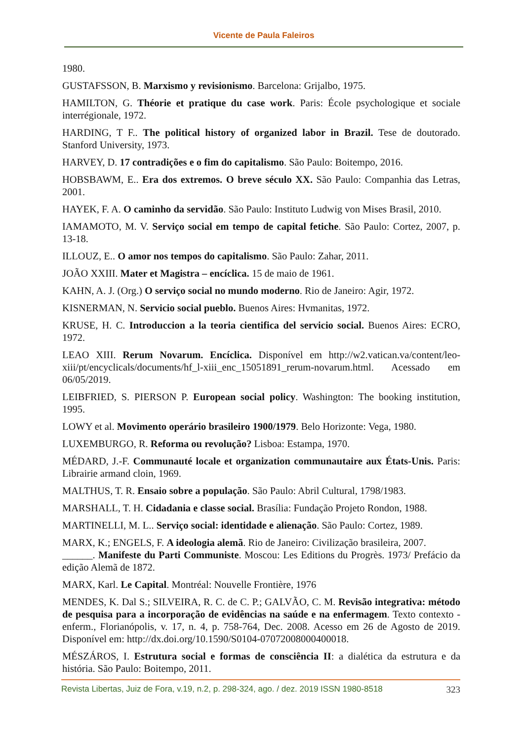Vicente de Paula Faleiros
1980.
GUSTAFSSON, B. Marxismo y revisionismo. Barcelona: Grijalbo, 1975.
HAMILTON, G. Théorie et pratique du case work. Paris: École psychologique et sociale interrégionale, 1972.
HARDING, T F.. The political history of organized labor in Brazil. Tese de doutorado. Stanford University, 1973.
HARVEY, D. 17 contradições e o fim do capitalismo. São Paulo: Boitempo, 2016.
HOBSBAWM, E.. Era dos extremos. O breve século XX. São Paulo: Companhia das Letras, 2001.
HAYEK, F. A. O caminho da servidão. São Paulo: Instituto Ludwig von Mises Brasil, 2010.
IAMAMOTO, M. V. Serviço social em tempo de capital fetiche. São Paulo: Cortez, 2007, p. 13-18.
ILLOUZ, E.. O amor nos tempos do capitalismo. São Paulo: Zahar, 2011.
JOÃO XXIII. Mater et Magistra – encíclica. 15 de maio de 1961.
KAHN, A. J. (Org.) O serviço social no mundo moderno. Rio de Janeiro: Agir, 1972.
KISNERMAN, N. Servicio social pueblo. Buenos Aires: Hvmanitas, 1972.
KRUSE, H. C. Introduccion a la teoria cientifica del servicio social. Buenos Aires: ECRO, 1972.
LEAO XIII. Rerum Novarum. Encíclica. Disponível em http://w2.vatican.va/content/leo-xiii/pt/encyclicals/documents/hf_l-xiii_enc_15051891_rerum-novarum.html. Acessado em 06/05/2019.
LEIBFRIED, S. PIERSON P. European social policy. Washington: The booking institution, 1995.
LOWY et al. Movimento operário brasileiro 1900/1979. Belo Horizonte: Vega, 1980.
LUXEMBURGO, R. Reforma ou revolução? Lisboa: Estampa, 1970.
MÉDARD, J.-F. Communauté locale et organization communautaire aux États-Unis. Paris: Librairie armand cloin, 1969.
MALTHUS, T. R. Ensaio sobre a população. São Paulo: Abril Cultural, 1798/1983.
MARSHALL, T. H. Cidadania e classe social. Brasília: Fundação Projeto Rondon, 1988.
MARTINELLI, M. L.. Serviço social: identidade e alienação. São Paulo: Cortez, 1989.
MARX, K.; ENGELS, F. A ideologia alemã. Rio de Janeiro: Civilização brasileira, 2007.
______. Manifeste du Parti Communiste. Moscou: Les Editions du Progrès. 1973/ Prefácio da edição Alemã de 1872.
MARX, Karl. Le Capital. Montréal: Nouvelle Frontière, 1976
MENDES, K. Dal S.; SILVEIRA, R. C. de C. P.; GALVÃO, C. M. Revisão integrativa: método de pesquisa para a incorporação de evidências na saúde e na enfermagem. Texto contexto - enferm., Florianópolis, v. 17, n. 4, p. 758-764, Dec. 2008. Acesso em 26 de Agosto de 2019. Disponível em: http://dx.doi.org/10.1590/S0104-07072008000400018.
MÉSZÁROS, I. Estrutura social e formas de consciência II: a dialética da estrutura e da história. São Paulo: Boitempo, 2011.
Revista Libertas, Juiz de Fora, v.19, n.2, p. 298-324, ago. / dez. 2019 ISSN 1980-8518 323